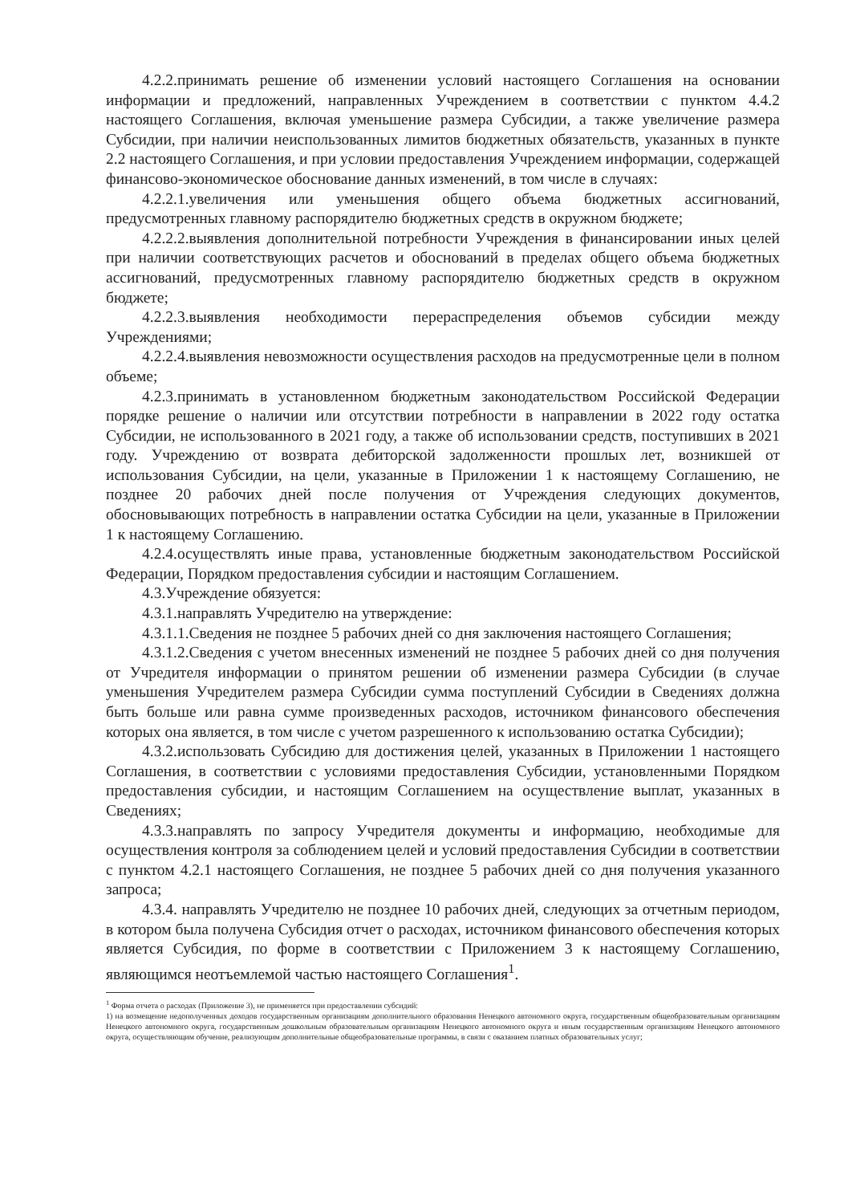4.2.2.принимать решение об изменении условий настоящего Соглашения на основании информации и предложений, направленных Учреждением в соответствии с пунктом 4.4.2 настоящего Соглашения, включая уменьшение размера Субсидии, а также увеличение размера Субсидии, при наличии неиспользованных лимитов бюджетных обязательств, указанных в пункте 2.2 настоящего Соглашения, и при условии предоставления Учреждением информации, содержащей финансово-экономическое обоснование данных изменений, в том числе в случаях:
4.2.2.1.увеличения или уменьшения общего объема бюджетных ассигнований, предусмотренных главному распорядителю бюджетных средств в окружном бюджете;
4.2.2.2.выявления дополнительной потребности Учреждения в финансировании иных целей при наличии соответствующих расчетов и обоснований в пределах общего объема бюджетных ассигнований, предусмотренных главному распорядителю бюджетных средств в окружном бюджете;
4.2.2.3.выявления необходимости перераспределения объемов субсидии между Учреждениями;
4.2.2.4.выявления невозможности осуществления расходов на предусмотренные цели в полном объеме;
4.2.3.принимать в установленном бюджетным законодательством Российской Федерации порядке решение о наличии или отсутствии потребности в направлении в 2022 году остатка Субсидии, не использованного в 2021 году, а также об использовании средств, поступивших в 2021 году. Учреждению от возврата дебиторской задолженности прошлых лет, возникшей от использования Субсидии, на цели, указанные в Приложении 1 к настоящему Соглашению, не позднее 20 рабочих дней после получения от Учреждения следующих документов, обосновывающих потребность в направлении остатка Субсидии на цели, указанные в Приложении 1 к настоящему Соглашению.
4.2.4.осуществлять иные права, установленные бюджетным законодательством Российской Федерации, Порядком предоставления субсидии и настоящим Соглашением.
4.3.Учреждение обязуется:
4.3.1.направлять Учредителю на утверждение:
4.3.1.1.Сведения не позднее 5 рабочих дней со дня заключения настоящего Соглашения;
4.3.1.2.Сведения с учетом внесенных изменений не позднее 5 рабочих дней со дня получения от Учредителя информации о принятом решении об изменении размера Субсидии (в случае уменьшения Учредителем размера Субсидии сумма поступлений Субсидии в Сведениях должна быть больше или равна сумме произведенных расходов, источником финансового обеспечения которых она является, в том числе с учетом разрешенного к использованию остатка Субсидии);
4.3.2.использовать Субсидию для достижения целей, указанных в Приложении 1 настоящего Соглашения, в соответствии с условиями предоставления Субсидии, установленными Порядком предоставления субсидии, и настоящим Соглашением на осуществление выплат, указанных в Сведениях;
4.3.3.направлять по запросу Учредителя документы и информацию, необходимые для осуществления контроля за соблюдением целей и условий предоставления Субсидии в соответствии с пунктом 4.2.1 настоящего Соглашения, не позднее 5 рабочих дней со дня получения указанного запроса;
4.3.4. направлять Учредителю не позднее 10 рабочих дней, следующих за отчетным периодом, в котором была получена Субсидия отчет о расходах, источником финансового обеспечения которых является Субсидия, по форме в соответствии с Приложением 3 к настоящему Соглашению, являющимся неотъемлемой частью настоящего Соглашения<sup>1</sup>.
<sup>1</sup> Форма отчета о расходах (Приложение 3), не применяется при предоставлении субсидий:
1) на возмещение недополученных доходов государственным организациям дополнительного образования Ненецкого автономного округа, государственным общеобразовательным организациям Ненецкого автономного округа, государственным дошкольным образовательным организациям Ненецкого автономного округа и иным государственным организациям Ненецкого автономного округа, осуществляющим обучение, реализующим дополнительные общеобразовательные программы, в связи с оказанием платных образовательных услуг;